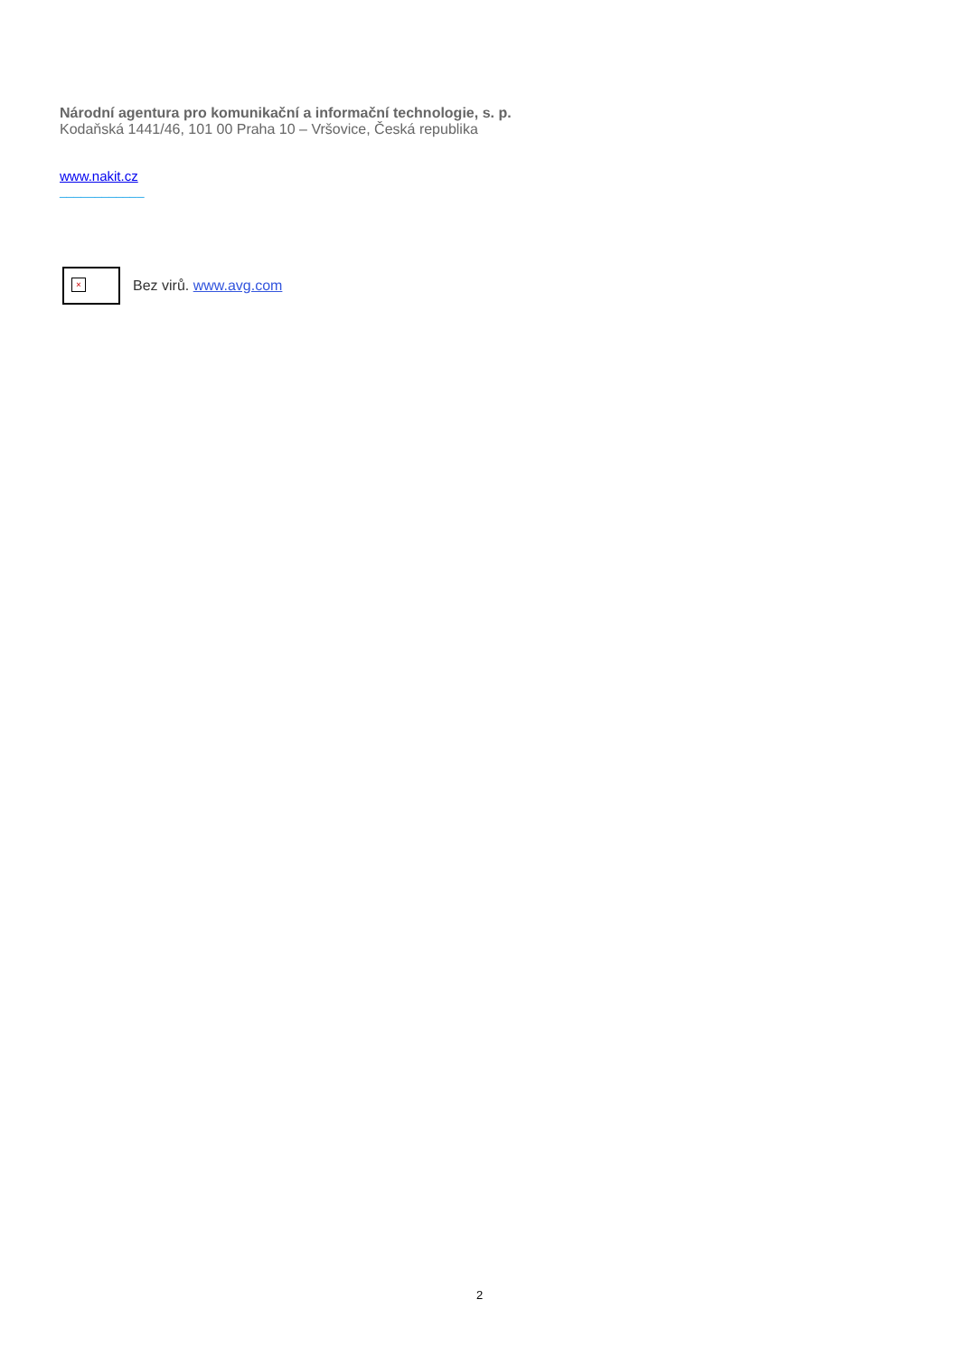Národní agentura pro komunikační a informační technologie, s. p.
Kodaňská 1441/46, 101 00 Praha 10 – Vršovice, Česká republika
www.nakit.cz
____________
×
Bez virů. www.avg.com
2